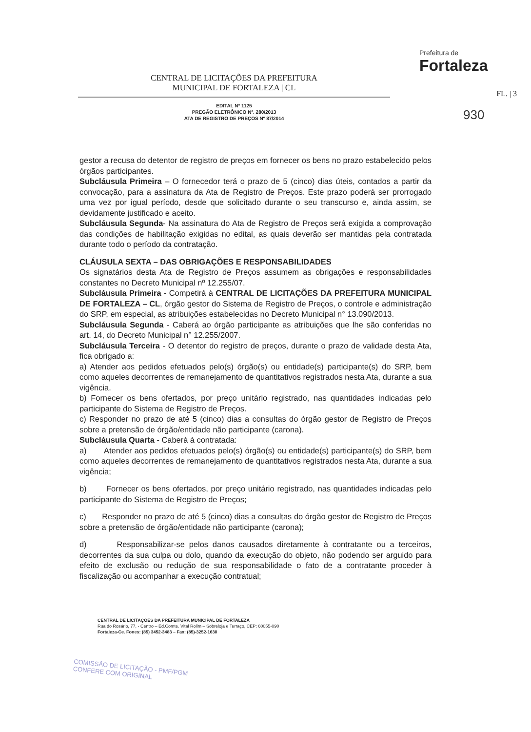CENTRAL DE LICITAÇÕES DA PREFEITURA
MUNICIPAL DE FORTALEZA | CL
EDITAL Nº 1125
PREGÃO ELETRÔNICO Nº. 280/2013
ATA DE REGISTRO DE PREÇOS Nº 87/2014
Prefeitura de
Fortaleza
FL. | 3
930
gestor a recusa do detentor de registro de preços em fornecer os bens no prazo estabelecido pelos órgãos participantes.
Subcláusula Primeira – O fornecedor terá o prazo de 5 (cinco) dias úteis, contados a partir da convocação, para a assinatura da Ata de Registro de Preços. Este prazo poderá ser prorrogado uma vez por igual período, desde que solicitado durante o seu transcurso e, ainda assim, se devidamente justificado e aceito.
Subcláusula Segunda- Na assinatura do Ata de Registro de Preços será exigida a comprovação das condições de habilitação exigidas no edital, as quais deverão ser mantidas pela contratada durante todo o período da contratação.
CLÁUSULA SEXTA – DAS OBRIGAÇÕES E RESPONSABILIDADES
Os signatários desta Ata de Registro de Preços assumem as obrigações e responsabilidades constantes no Decreto Municipal nº 12.255/07.
Subcláusula Primeira - Competirá à CENTRAL DE LICITAÇÕES DA PREFEITURA MUNICIPAL DE FORTALEZA – CL, órgão gestor do Sistema de Registro de Preços, o controle e administração do SRP, em especial, as atribuições estabelecidas no Decreto Municipal n° 13.090/2013.
Subcláusula Segunda - Caberá ao órgão participante as atribuições que lhe são conferidas no art. 14, do Decreto Municipal n° 12.255/2007.
Subcláusula Terceira - O detentor do registro de preços, durante o prazo de validade desta Ata, fica obrigado a:
a) Atender aos pedidos efetuados pelo(s) órgão(s) ou entidade(s) participante(s) do SRP, bem como aqueles decorrentes de remanejamento de quantitativos registrados nesta Ata, durante a sua vigência.
b) Fornecer os bens ofertados, por preço unitário registrado, nas quantidades indicadas pelo participante do Sistema de Registro de Preços.
c) Responder no prazo de até 5 (cinco) dias a consultas do órgão gestor de Registro de Preços sobre a pretensão de órgão/entidade não participante (carona).
Subcláusula Quarta - Caberá à contratada:
a) Atender aos pedidos efetuados pelo(s) órgão(s) ou entidade(s) participante(s) do SRP, bem como aqueles decorrentes de remanejamento de quantitativos registrados nesta Ata, durante a sua vigência;
b) Fornecer os bens ofertados, por preço unitário registrado, nas quantidades indicadas pelo participante do Sistema de Registro de Preços;
c) Responder no prazo de até 5 (cinco) dias a consultas do órgão gestor de Registro de Preços sobre a pretensão de órgão/entidade não participante (carona);
d) Responsabilizar-se pelos danos causados diretamente à contratante ou a terceiros, decorrentes da sua culpa ou dolo, quando da execução do objeto, não podendo ser arguido para efeito de exclusão ou redução de sua responsabilidade o fato de a contratante proceder à fiscalização ou acompanhar a execução contratual;
CENTRAL DE LICITAÇÕES DA PREFEITURA MUNICIPAL DE FORTALEZA
Rua do Rosário, 77, - Centro – Ed.Comte. Vital Rolim – Sobreloja e Terraço, CEP: 60055-090
Fortaleza-Ce. Fones: (85) 3452-3483 – Fax: (85)-3252-1630
COMISSÃO DE LICITAÇÃO - PMF/PGM
CONFERE COM ORIGINAL